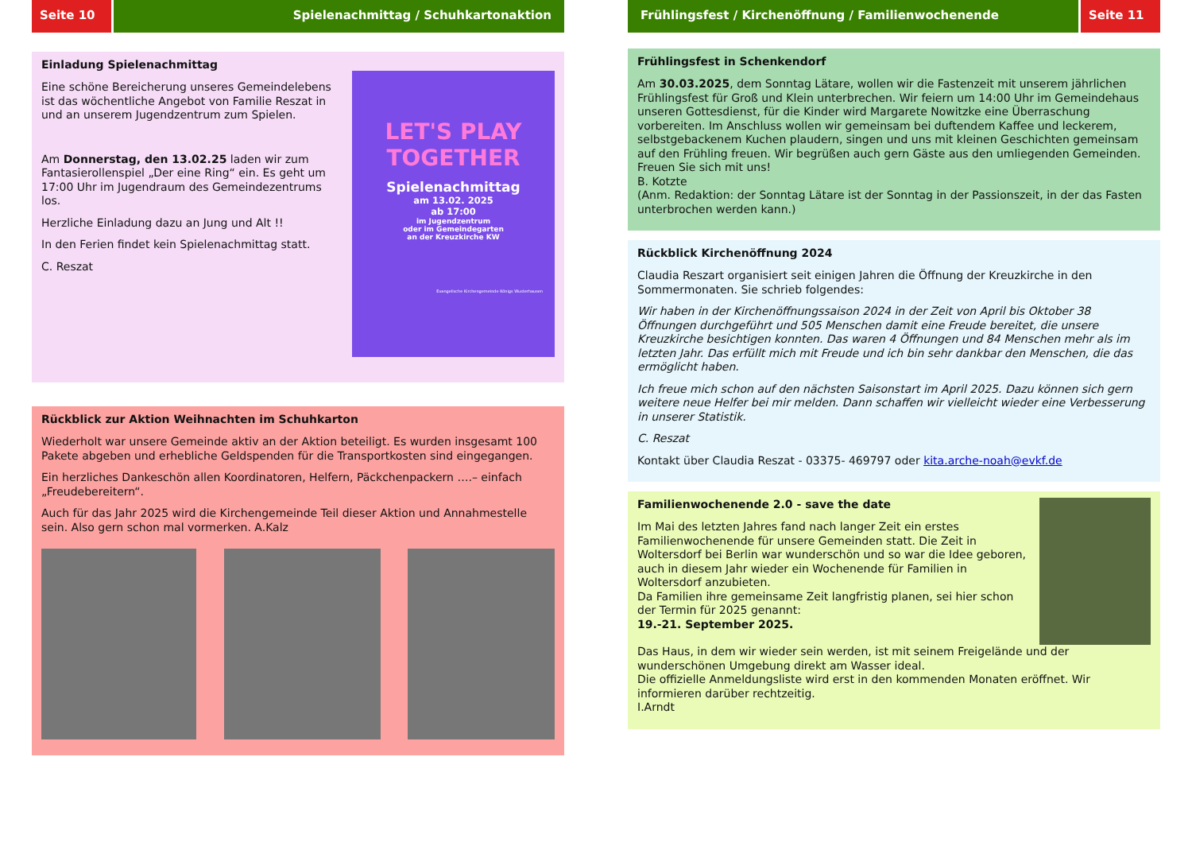Seite 10 Spielenachmittag / Schuhkartonaktion
Einladung Spielenachmittag
Eine schöne Bereicherung unseres Gemeindelebens ist das wöchentliche Angebot von Familie Reszat in und an unserem Jugendzentrum zum Spielen.
Am Donnerstag, den 13.02.25 laden wir zum Fantasierollenspiel „Der eine Ring“ ein. Es geht um 17:00 Uhr im Jugendraum des Gemeindezentrums los.
Herzliche Einladung dazu an Jung und Alt !!
In den Ferien findet kein Spielenachmittag statt.
C. Reszat
LET'S PLAY TOGETHER
Spielenachmittag
am 13.02. 2025
ab 17:00
im Jugendzentrum
oder im Gemeindegarten
an der Kreuzkirche KW
Evangelische Kirchengemeinde Königs Wusterhausen
Rückblick zur Aktion Weihnachten im Schuhkarton
Wiederholt war unsere Gemeinde aktiv an der Aktion beteiligt. Es wurden insgesamt 100 Pakete abgeben und erhebliche Geldspenden für die Transportkosten sind eingegangen.
Ein herzliches Dankeschön allen Koordinatoren, Helfern, Päckchenpackern ….– einfach „Freudebereitern“.
Auch für das Jahr 2025 wird die Kirchengemeinde Teil dieser Aktion und Annahmestelle sein. Also gern schon mal vormerken. A.Kalz
Frühlingsfest / Kirchenöffnung / Familienwochenende
Seite 11
Frühlingsfest in Schenkendorf
Am 30.03.2025, dem Sonntag Lätare, wollen wir die Fastenzeit mit unserem jährlichen Frühlingsfest für Groß und Klein unterbrechen. Wir feiern um 14:00 Uhr im Gemeindehaus unseren Gottesdienst, für die Kinder wird Margarete Nowitzke eine Überraschung vorbereiten. Im Anschluss wollen wir gemeinsam bei duftendem Kaffee und leckerem, selbstgebackenem Kuchen plaudern, singen und uns mit kleinen Geschichten gemeinsam auf den Frühling freuen. Wir begrüßen auch gern Gäste aus den umliegenden Gemeinden. Freuen Sie sich mit uns!
B. Kotzte
(Anm. Redaktion: der Sonntag Lätare ist der Sonntag in der Passionszeit, in der das Fasten unterbrochen werden kann.)
Rückblick Kirchenöffnung 2024
Claudia Reszart organisiert seit einigen Jahren die Öffnung der Kreuzkirche in den Sommermonaten. Sie schrieb folgendes:
Wir haben in der Kirchenöffnungssaison 2024 in der Zeit von April bis Oktober 38 Öffnungen durchgeführt und 505 Menschen damit eine Freude bereitet, die unsere Kreuzkirche besichtigen konnten. Das waren 4 Öffnungen und 84 Menschen mehr als im letzten Jahr. Das erfüllt mich mit Freude und ich bin sehr dankbar den Menschen, die das ermöglicht haben.
Ich freue mich schon auf den nächsten Saisonstart im April 2025. Dazu können sich gern weitere neue Helfer bei mir melden. Dann schaffen wir vielleicht wieder eine Verbesserung in unserer Statistik.
C. Reszat
Kontakt über Claudia Reszat - 03375- 469797 oder kita.arche-noah@evkf.de
Familienwochenende 2.0 - save the date
Im Mai des letzten Jahres fand nach langer Zeit ein erstes Familienwochenende für unsere Gemeinden statt. Die Zeit in Woltersdorf bei Berlin war wunderschön und so war die Idee geboren, auch in diesem Jahr wieder ein Wochenende für Familien in Woltersdorf anzubieten.
Da Familien ihre gemeinsame Zeit langfristig planen, sei hier schon der Termin für 2025 genannt:
19.-21. September 2025.
Das Haus, in dem wir wieder sein werden, ist mit seinem Freigelände und der wunderschönen Umgebung direkt am Wasser ideal.
Die offizielle Anmeldungsliste wird erst in den kommenden Monaten eröffnet. Wir informieren darüber rechtzeitig.
I.Arndt